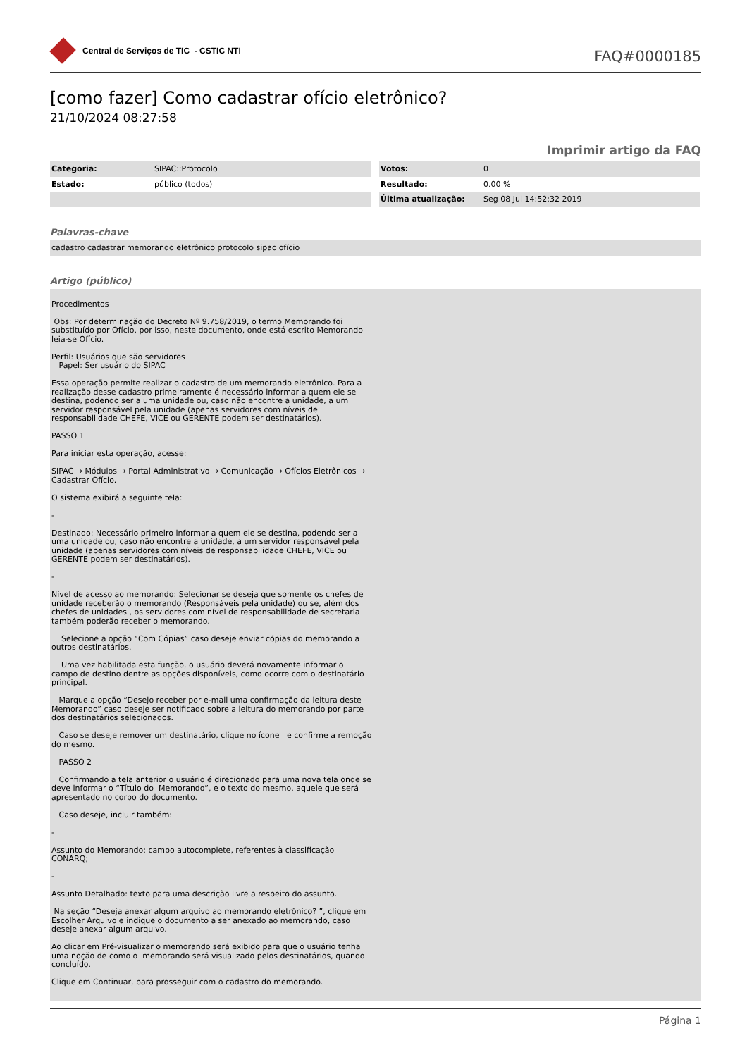Central de Serviços de TIC - CSTIC NTI
FAQ#0000185
[como fazer] Como cadastrar ofício eletrônico?
21/10/2024 08:27:58
Imprimir artigo da FAQ
| Categoria: | SIPAC::Protocolo |
| Estado: | público (todos) |
| Votos: | 0 |
| Resultado: | 0.00 % |
| Última atualização: | Seg 08 Jul 14:52:32 2019 |
Palavras-chave
cadastro cadastrar memorando eletrônico protocolo sipac ofício
Artigo (público)
Procedimentos
Obs: Por determinação do Decreto Nº 9.758/2019, o termo Memorando foi substituído por Ofício, por isso, neste documento, onde está escrito Memorando leia-se Ofício.
Perfil: Usuários que são servidores
Papel: Ser usuário do SIPAC
Essa operação permite realizar o cadastro de um memorando eletrônico. Para a realização desse cadastro primeiramente é necessário informar a quem ele se destina, podendo ser a uma unidade ou, caso não encontre a unidade, a um servidor responsável pela unidade (apenas servidores com níveis de responsabilidade CHEFE, VICE ou GERENTE podem ser destinatários).
PASSO 1
Para iniciar esta operação, acesse:
SIPAC → Módulos → Portal Administrativo → Comunicação → Ofícios Eletrônicos → Cadastrar Ofício.
O sistema exibirá a seguinte tela:
-
Destinado: Necessário primeiro informar a quem ele se destina, podendo ser a uma unidade ou, caso não encontre a unidade, a um servidor responsável pela unidade (apenas servidores com níveis de responsabilidade CHEFE, VICE ou GERENTE podem ser destinatários).
-
Nível de acesso ao memorando: Selecionar se deseja que somente os chefes de unidade receberão o memorando (Responsáveis pela unidade) ou se, além dos chefes de unidades , os servidores com nível de responsabilidade de secretaria também poderão receber o memorando.
Selecione a opção “Com Cópias” caso deseje enviar cópias do memorando a outros destinatários.
Uma vez habilitada esta função, o usuário deverá novamente informar o campo de destino dentre as opções disponíveis, como ocorre com o destinatário principal.
Marque a opção “Desejo receber por e-mail uma confirmação da leitura deste Memorando” caso deseje ser notificado sobre a leitura do memorando por parte dos destinatários selecionados.
Caso se deseje remover um destinatário, clique no ícone e confirme a remoção do mesmo.
PASSO 2
Confirmando a tela anterior o usuário é direcionado para uma nova tela onde se deve informar o “Título do Memorando”, e o texto do mesmo, aquele que será apresentado no corpo do documento.
Caso deseje, incluir também:
-
Assunto do Memorando: campo autocomplete, referentes à classificação CONARQ;
-
Assunto Detalhado: texto para uma descrição livre a respeito do assunto.
Na seção “Deseja anexar algum arquivo ao memorando eletrônico? ”, clique em Escolher Arquivo e indique o documento a ser anexado ao memorando, caso deseje anexar algum arquivo.
Ao clicar em Pré-visualizar o memorando será exibido para que o usuário tenha uma noção de como o memorando será visualizado pelos destinatários, quando concluído.
Clique em Continuar, para prosseguir com o cadastro do memorando.
Página 1